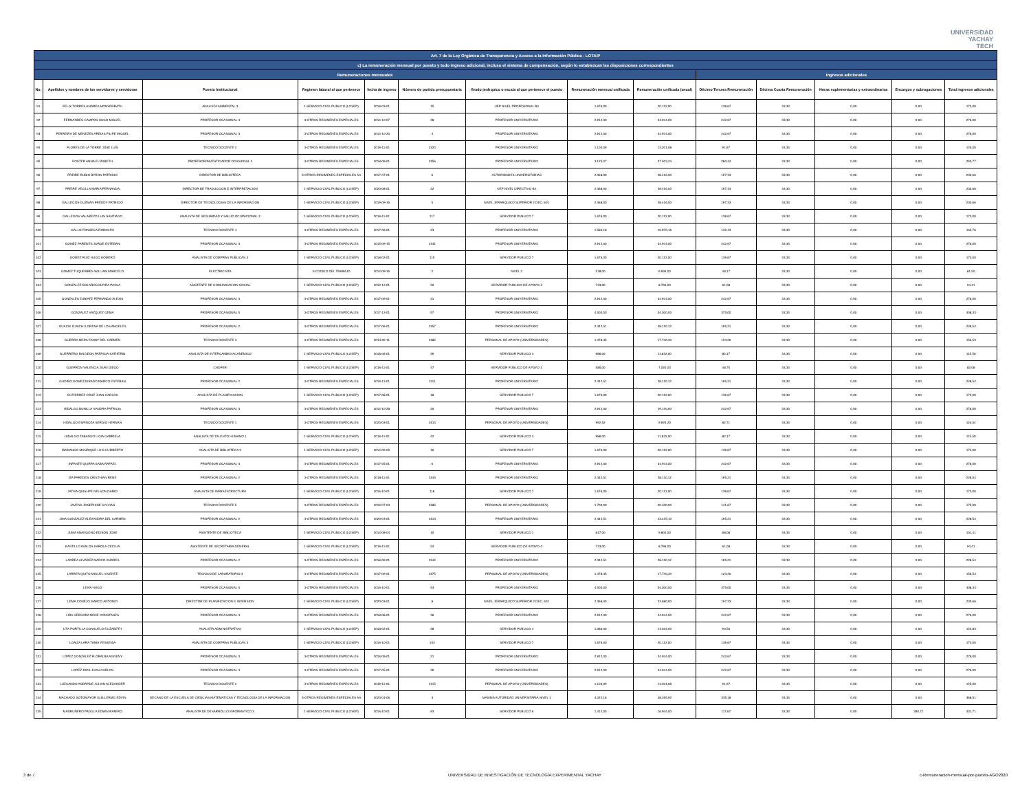UNIVERSIDAD
YACHAY
TECH
| Art. 7 de la Ley Orgánica de Transparencia y Acceso a la Información Pública - LOTAIP | | | | | | | | | | | | | |
| --- | --- | --- | --- | --- | --- | --- | --- | --- | --- | --- | --- | --- | --- |
| c) La remuneración mensual por puesto y todo ingreso adicional, incluso el sistema de compensación, según lo establezcan las disposiciones correspondientes | | | | | | | | | | | | | |
| Remuneraciones mensuales | | | | | | | | | Ingresos adicionales | | | | |
| No. | Apellidos y nombres de los servidores y servidoras | Puesto Institucional | Regimen laboral al que pertenece | fecha de ingreso | Número de partida presupuestaria | Grado jerárquico o escala al que pertenece el puesto | Remuneración mensual unificada | Remuneración unificada (anual) | Décimo Tercera Remuneración | Décima Cuarta Remuneración | Horas suplementarias y extraordinarias | Encargos y subrogaciones | Total ingresos adicionales |
| 91 | FELIX TORRES ANDREA MONSERRATH | ANALISTA AMBIENTAL 3 | 1-SERVICIO CIVIL PUBLICO (LOSEP) | 2018-03-01 | 15 | UEP NIVEL PROFESIONAL B3 | 1.676,00 | 20.112,00 | 139,67 | 33,33 | 0,00 | 0,00 | 173,00 |
| 92 | FERNANDES CAMPOS HUGO MIGUEL | PROFESOR OCASIONAL 3 | 3-OTROS REGIMENES ESPECIALES | 2014-10-07 | 28 | PROFESOR UNIVERSITARIO | 2.912,00 | 34.944,00 | 242,67 | 33,33 | 0,00 | 0,00 | 276,00 |
| 93 | FERREIRA DE MENEZES AREIAS FILIPE MIGUEL | PROFESOR OCASIONAL 3 | 3-OTROS REGIMENES ESPECIALES | 2014-10-20 | 4 | PROFESOR UNIVERSITARIO | 2.912,00 | 34.944,00 | 242,67 | 33,33 | 0,00 | 0,00 | 276,00 |
| 94 | FLORES DE LA TORRE JOSE LUIS | TECNICO DOCENTE 2 | 3-OTROS REGIMENES ESPECIALES | 2019-11-01 | 1320 | PROFESOR UNIVERSITARIO | 1.100,09 | 13.201,08 | 91,67 | 33,33 | 0,00 | 0,00 | 125,00 |
| 95 | FOSTER ANNA ELIZABETH | PROFESOR/INVESTIGADOR OCASIONAL 3 | 3-OTROS REGIMENES ESPECIALES | 2018-09-01 | 1356 | PROFESOR UNIVERSITARIO | 3.125,27 | 37.503,24 | 260,44 | 33,33 | 0,00 | 0,00 | 293,77 |
| 96 | FREIRE RUBIO BYRON PATRICIO | DIRECTOR DE BIBLIOTECA | 3-OTROS REGIMENES ESPECIALES AA | 2017-07-01 | 6 | AUTORIDADES UNIVERSITARIAS | 2.368,00 | 28.416,00 | 197,33 | 33,33 | 0,00 | 0,00 | 230,66 |
| 97 | FREIRE VECILLA MARIA FERNANDA | DIRECTOR DE TRADUCCION E INTERPRETACION | 1-SERVICIO CIVIL PUBLICO (LOSEP) | 2020-08-01 | 22 | UEP NIVEL DIRECTIVO B2 | 2.368,00 | 28.416,00 | 197,33 | 33,33 | 0,00 | 0,00 | 230,66 |
| 98 | GALLEGOS GUZMAN FREDDY PATRICIO | DIRECTOR DE TECNOLOGIAS DE LA INFORMACION | 1-SERVICIO CIVIL PUBLICO (LOSEP) | 2019-09-16 | 5 | NIVEL JERARQUICO SUPERIOR 2 DEC. 601 | 2.368,00 | 28.416,00 | 197,33 | 33,33 | 0,00 | 0,00 | 230,66 |
| 99 | GALLEGOS VALAREZO LUIS SANTIAGO | ANALISTA DE SEGURIDAD Y SALUD OCUPACIONAL 3 | 1-SERVICIO CIVIL PUBLICO (LOSEP) | 2016-11-01 | 117 | SERVIDOR PUBLICO 7 | 1.676,00 | 20.112,00 | 139,67 | 33,33 | 0,00 | 0,00 | 173,00 |
| 100 | GALLO FONSECA RODOLFO | TECNICO DOCENTE 4 | 3-OTROS REGIMENES ESPECIALES | 2017-06-01 | 23 | PROFESOR UNIVERSITARIO | 1.589,18 | 19.070,16 | 132,43 | 33,33 | 0,00 | 0,00 | 165,76 |
| 101 | GOMEZ PAREDES JORGE ESTEBAN | PROFESOR OCASIONAL 3 | 3-OTROS REGIMENES ESPECIALES | 2015-09-15 | 1341 | PROFESOR UNIVERSITARIO | 2.912,00 | 34.944,00 | 242,67 | 33,33 | 0,00 | 0,00 | 276,00 |
| 102 | GOMEZ RUIZ HUGO HOMERO | ANALISTA DE COMPRAS PUBLICAS 3 | 1-SERVICIO CIVIL PUBLICO (LOSEP) | 2018-02-01 | 115 | SERVIDOR PUBLICO 7 | 1.676,00 | 20.112,00 | 139,67 | 33,33 | 0,00 | 0,00 | 173,00 |
| 103 | GOMEZ TUQUERRES WILLIAM MARCELO | ELECTRICISTA | 2-CODIGO DEL TRABAJO | 2014-09-16 | 2 | NIVEL 2 | 578,00 | 6.936,00 | 48,17 | 33,33 | 0,00 | 0,00 | 81,50 |
| 104 | GONZALEZ BOLAÑOS MAYRA PAOLA | ASISTENTE DE COMUNICACION SOCIAL | 1-SERVICIO CIVIL PUBLICO (LOSEP) | 2019-12-01 | 50 | SERVIDOR PUBLICO DE APOYO 4 | 733,00 | 8.796,00 | 61,08 | 33,33 | 0,00 | 0,00 | 94,41 |
| 105 | GONZALES ZUBIATE FERNANDO ALEXIS | PROFESOR OCASIONAL 3 | 3-OTROS REGIMENES ESPECIALES | 2017-09-01 | 31 | PROFESOR UNIVERSITARIO | 2.912,00 | 34.944,00 | 242,67 | 33,33 | 0,00 | 0,00 | 276,00 |
| 106 | GONZALEZ VAZQUEZ GEMA | PROFESOR OCASIONAL 5 | 3-OTROS REGIMENES ESPECIALES | 2017-12-01 | 57 | PROFESOR UNIVERSITARIO | 4.500,00 | 54.000,00 | 375,00 | 33,33 | 0,00 | 0,00 | 408,33 |
| 107 | GUACHI GUACHI LORENA DE LOS ANGELES | PROFESOR OCASIONAL 2 | 3-OTROS REGIMENES ESPECIALES | 2017-06-01 | 1357 | PROFESOR UNIVERSITARIO | 2.342,51 | 28.110,12 | 195,21 | 33,33 | 0,00 | 0,00 | 228,54 |
| 108 | GUERRA MERA FANNY DEL CARMEN | TECNICO DOCENTE 3 | 3-OTROS REGIMENES ESPECIALES | 2014-09-11 | 1384 | PERSONAL DE APOYO (UNIVERSIDADES) | 1.478,35 | 17.740,20 | 123,20 | 33,33 | 0,00 | 0,00 | 156,53 |
| 109 | GUERRERO BALDEON PATRICIA KATHERIN | ANALISTA DE INTERCAMBIO ACADEMICO | 1-SERVICIO CIVIL PUBLICO (LOSEP) | 2018-06-01 | 29 | SERVIDOR PUBLICO 3 | 986,00 | 11.832,00 | 82,17 | 33,33 | 0,00 | 0,00 | 115,50 |
| 110 | GUERRON VALENCIA JUAN DIEGO | CHOFER | 1-SERVICIO CIVIL PUBLICO (LOSEP) | 2016-11-01 | 47 | SERVIDOR PUBLICO DE APOYO 1 | 585,00 | 7.020,00 | 48,75 | 33,33 | 0,00 | 0,00 | 82,08 |
| 111 | GUDIÑO GOMEZJURADO MARCO ESTEBAN | PROFESOR OCASIONAL 2 | 3-OTROS REGIMENES ESPECIALES | 2019-12-01 | 1311 | PROFESOR UNIVERSITARIO | 2.342,51 | 28.110,12 | 195,21 | 33,33 | 0,00 | 0,00 | 228,54 |
| 112 | GUTIERREZ CRUZ JUAN CARLOS | ANALISTA DE PLANIFICACION | 1-SERVICIO CIVIL PUBLICO (LOSEP) | 2017-08-01 | 18 | SERVIDOR PUBLICO 7 | 1.676,00 | 20.112,00 | 139,67 | 33,33 | 0,00 | 0,00 | 173,00 |
| 113 | HIDALGO BONILLA SANDRA PATRICIA | PROFESOR OCASIONAL 3 | 3-OTROS REGIMENES ESPECIALES | 2014-10-28 | 20 | PROFESOR UNIVERSITARIO | 2.912,00 | 29.120,00 | 242,67 | 33,33 | 0,00 | 0,00 | 276,00 |
| 114 | HIDALGO ESPINOZA SERGIO HERNAN | TECNICO DOCENTE 1 | 3-OTROS REGIMENES ESPECIALES | 2020-03-01 | 1410 | PERSONAL DE APOYO (UNIVERSIDADES) | 992,52 | 9.925,20 | 82,71 | 33,33 | 0,00 | 0,00 | 116,04 |
| 115 | HIDALGO TABANGO LIGIA GABRIELA | ANALISTA DE TALENTO HUMANO 1 | 1-SERVICIO CIVIL PUBLICO (LOSEP) | 2016-11-01 | 42 | SERVIDOR PUBLICO 3 | 986,00 | 11.832,00 | 82,17 | 33,33 | 0,00 | 0,00 | 115,50 |
| 116 | IBADANGO MANRIQUE LUIS HUMBERTO | ANALISTA DE BIBLIOTECA 3 | 1-SERVICIO CIVIL PUBLICO (LOSEP) | 2014-09-09 | 16 | SERVIDOR PUBLICO 7 | 1.676,00 | 20.112,00 | 139,67 | 33,33 | 0,00 | 0,00 | 173,00 |
| 117 | INFANTE QUIRPA SABA RAFAEL | PROFESOR OCASIONAL 3 | 3-OTROS REGIMENES ESPECIALES | 2017-05-01 | 6 | PROFESOR UNIVERSITARIO | 2.912,00 | 34.944,00 | 242,67 | 33,33 | 0,00 | 0,00 | 276,00 |
| 118 | IZA PAREDES CRISTHIAN RENE | PROFESOR OCASIONAL 2 | 3-OTROS REGIMENES ESPECIALES | 2018-11-01 | 1343 | PROFESOR UNIVERSITARIO | 2.342,51 | 28.110,12 | 195,21 | 33,33 | 0,00 | 0,00 | 228,54 |
| 119 | JATIVA QUISHPE NELSON DARIO | ANALISTA DE INFRAESTRUCTURA | 1-SERVICIO CIVIL PUBLICO (LOSEP) | 2016-10-01 | 116 | SERVIDOR PUBLICO 7 | 1.676,00 | 20.112,00 | 139,67 | 33,33 | 0,00 | 0,00 | 173,00 |
| 120 | JAVENS JOSEPHINE SYLVIAN | TECNICO DOCENTE 5 | 3-OTROS REGIMENES ESPECIALES | 2019-07-03 | 1385 | PERSONAL DE APOYO (UNIVERSIDADES) | 1.700,00 | 20.400,00 | 141,67 | 33,33 | 0,00 | 0,00 | 175,00 |
| 121 | JIMA GONZALEZ ALEXANDRA DEL CARMEN | PROFESOR OCASIONAL 2 | 3-OTROS REGIMENES ESPECIALES | 2020-03-01 | 1413 | PROFESOR UNIVERSITARIO | 2.342,51 | 23.425,10 | 195,21 | 33,33 | 0,00 | 0,00 | 228,54 |
| 122 | JUMA ANANGONO EDISON JOSE | ASISTENTE DE BIBLIOTECA | 1-SERVICIO CIVIL PUBLICO (LOSEP) | 2014-08-04 | 10 | SERVIDOR PUBLICO 1 | 817,00 | 9.804,00 | 68,08 | 33,33 | 0,00 | 0,00 | 101,41 |
| 123 | KASTILLO AVALOS KAROLA CECILIA | ASISTENTE DE SECRETARIA GENERAL | 1-SERVICIO CIVIL PUBLICO (LOSEP) | 2016-11-01 | 54 | SERVIDOR PUBLICO DE APOYO 4 | 733,00 | 8.796,00 | 61,08 | 33,33 | 0,00 | 0,00 | 94,41 |
| 124 | LARREA ALVAREZ MARCO ANDRES | PROFESOR OCASIONAL 2 | 3-OTROS REGIMENES ESPECIALES | 2018-09-01 | 1344 | PROFESOR UNIVERSITARIO | 2.342,51 | 28.110,12 | 195,21 | 33,33 | 0,00 | 0,00 | 228,54 |
| 125 | LARREA QUITO MIGUEL VICENTE | TECNICO DE LABORATORIO 3 | 3-OTROS REGIMENES ESPECIALES | 2017-09-01 | 1375 | PERSONAL DE APOYO (UNIVERSIDADES) | 1.478,35 | 17.740,20 | 123,20 | 33,33 | 0,00 | 0,00 | 156,53 |
| 126 | LEIVA HUGO | PROFESOR OCASIONAL 5 | 3-OTROS REGIMENES ESPECIALES | 2016-10-01 | 53 | PROFESOR UNIVERSITARIO | 4.500,00 | 54.000,00 | 375,00 | 33,33 | 0,00 | 0,00 | 408,33 |
| 127 | LEMA CONEJO MARCO ANTONIO | DIRECTOR DE PLANIFICACION E INVERSION | 1-SERVICIO CIVIL PUBLICO (LOSEP) | 2020-03-01 | 8 | NIVEL JERARQUICO SUPERIOR 2 DEC. 601 | 2.368,00 | 23.680,00 | 197,33 | 33,33 | 0,00 | 0,00 | 230,66 |
| 128 | LIRA VERGARA RENE CONSTANZA | PROFESOR OCASIONAL 3 | 3-OTROS REGIMENES ESPECIALES | 2018-08-01 | 36 | PROFESOR UNIVERSITARIO | 2.912,00 | 34.944,00 | 242,67 | 33,33 | 0,00 | 0,00 | 276,00 |
| 129 | LITA PORTILLA CONSUELO ELIZABETH | ANALISTA ADMINISTRATIVO | 1-SERVICIO CIVIL PUBLICO (LOSEP) | 2018-02-01 | 28 | SERVIDOR PUBLICO 4 | 1.086,00 | 13.032,00 | 90,50 | 33,33 | 0,00 | 0,00 | 123,83 |
| 130 | LOAIZA LARA TANIA YESSENIA | ANALISTA DE COMPRAS PUBLICAS 3 | 1-SERVICIO CIVIL PUBLICO (LOSEP) | 2016-10-01 | 103 | SERVIDOR PUBLICO 7 | 1.676,00 | 20.112,00 | 139,67 | 33,33 | 0,00 | 0,00 | 173,00 |
| 131 | LOPEZ GONZALEZ FLORALBA AGGENY | PROFESOR OCASIONAL 3 | 3-OTROS REGIMENES ESPECIALES | 2016-09-01 | 21 | PROFESOR UNIVERSITARIO | 2.912,00 | 34.944,00 | 242,67 | 33,33 | 0,00 | 0,00 | 276,00 |
| 132 | LOPEZ RIOS JUAN CARLOS | PROFESOR OCASIONAL 3 | 3-OTROS REGIMENES ESPECIALES | 2017-05-01 | 39 | PROFESOR UNIVERSITARIO | 2.912,00 | 34.944,00 | 242,67 | 33,33 | 0,00 | 0,00 | 276,00 |
| 133 | LUZCANDO ANDRADE JULIAN ALEXANDER | TECNICO DOCENTE 2 | 3-OTROS REGIMENES ESPECIALES | 2019-11-01 | 1315 | PERSONAL DE APOYO (UNIVERSIDADES) | 1.100,09 | 13.201,08 | 91,67 | 33,33 | 0,00 | 0,00 | 125,00 |
| 134 | MACHADO SOTOMAYOR GUILLERMO EDVIN | DECANO DE LA ESCUELA DE CIENCIAS MATEMATICAS Y TECNOLOGIA DE LA INFORMACION | 3-OTROS REGIMENES ESPECIALES AA | 2020-01-06 | 3 | MAXIMA AUTORIDAD UNIVERSITARIA NIVEL 1 | 4.022,16 | 48.265,92 | 335,18 | 33,33 | 0,00 | 0,00 | 368,51 |
| 135 | MADRUÑERO PADILLA EDWIN RAMIRO | ANALISTA DE DESARROLLO INFORMATICO 3 | 1-SERVICIO CIVIL PUBLICO (LOSEP) | 2016-10-01 | 93 | SERVIDOR PUBLICO 6 | 1.412,00 | 16.944,00 | 117,67 | 33,33 | 0,00 | 280,71 | 431,71 |
3 de 7
UNIVERSIDAD DE INVESTIGACIÓN DE TECNOLOGÍA EXPERIMENTAL YACHAY
c-Remuneracion-mensual-por-puesto-AGO2020